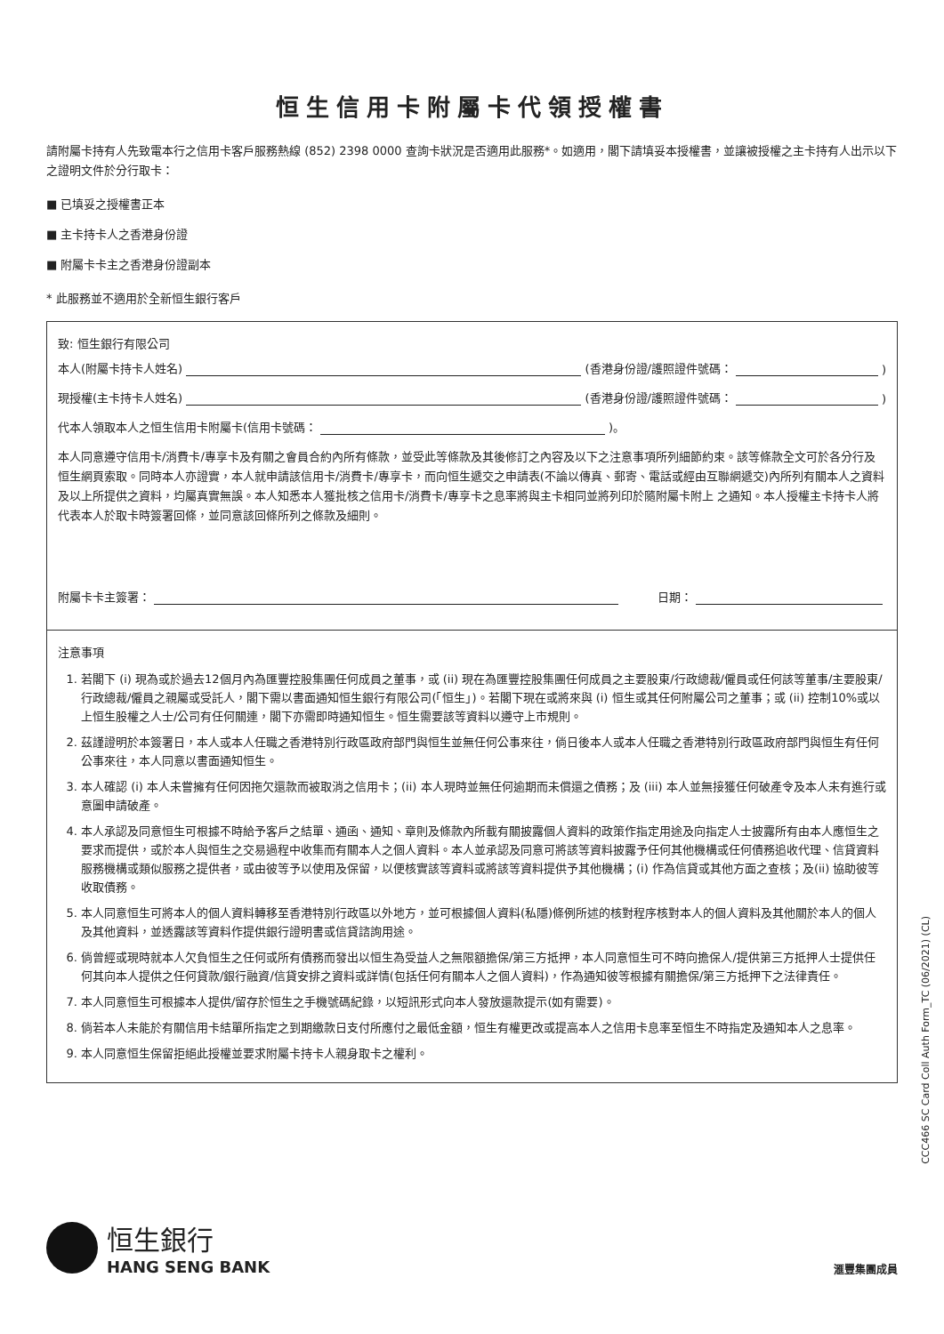恒生信用卡附屬卡代領授權書
請附屬卡持有人先致電本行之信用卡客戶服務熱線 (852) 2398 0000 查詢卡狀況是否適用此服務*。如適用，閣下請填妥本授權書，並讓被授權之主卡持有人出示以下之證明文件於分行取卡：
■ 已填妥之授權書正本
■ 主卡持卡人之香港身份證
■ 附屬卡卡主之香港身份證副本
* 此服務並不適用於全新恒生銀行客戶
致: 恒生銀行有限公司
本人(附屬卡持卡人姓名) (香港身份證/護照證件號碼： )
現授權(主卡持卡人姓名) (香港身份證/護照證件號碼： )
代本人領取本人之恒生信用卡附屬卡(信用卡號碼： )。
本人同意遵守信用卡/消費卡/專享卡及有關之會員合約內所有條款，並受此等條款及其後修訂之內容及以下之注意事項所列細節約束。該等條款全文可於各分行及恒生網頁索取。同時本人亦證實，本人就申請該信用卡/消費卡/專享卡，而向恒生遞交之申請表(不論以傳真、郵寄、電話或經由互聯網遞交)內所列有關本人之資料及以上所提供之資料，均屬真實無誤。本人知悉本人獲批核之信用卡/消費卡/專享卡之息率將與主卡相同並將列印於隨附屬卡附上 之通知。本人授權主卡持卡人將代表本人於取卡時簽署回條，並同意該回條所列之條款及細則。
附屬卡卡主簽署： 日期：
注意事項
1. 若閣下 (i) 現為或於過去12個月內為匯豐控股集團任何成員之董事，或 (ii) 現在為匯豐控股集團任何成員之主要股東/行政總裁/僱員或任何該等董事/主要股東/行政總裁/僱員之親屬或受託人，閣下需以書面通知恒生銀行有限公司(「恒生」)。若閣下現在或將來與 (i) 恒生或其任何附屬公司之董事；或 (ii) 控制10%或以上恒生股權之人士/公司有任何關連，閣下亦需即時通知恒生。恒生需要該等資料以遵守上市規則。
2. 茲謹證明於本簽署日，本人或本人任職之香港特別行政區政府部門與恒生並無任何公事來往，倘日後本人或本人任職之香港特別行政區政府部門與恒生有任何公事來往，本人同意以書面通知恒生。
3. 本人確認 (i) 本人未嘗擁有任何因拖欠還款而被取消之信用卡；(ii) 本人現時並無任何逾期而未償還之債務；及 (iii) 本人並無接獲任何破產令及本人未有進行或意圖申請破產。
4. 本人承認及同意恒生可根據不時給予客戶之結單、通函、通知、章則及條款內所載有關披露個人資料的政策作指定用途及向指定人士披露所有由本人應恒生之要求而提供，或於本人與恒生之交易過程中收集而有關本人之個人資料。本人並承認及同意可將該等資料披露予任何其他機構或任何債務追收代理、信貸資料服務機構或類似服務之提供者，或由彼等予以使用及保留，以便核實該等資料或將該等資料提供予其他機構；(i) 作為信貸或其他方面之查核；及(ii) 協助彼等收取債務。
5. 本人同意恒生可將本人的個人資料轉移至香港特別行政區以外地方，並可根據個人資料(私隱)條例所述的核對程序核對本人的個人資料及其他關於本人的個人及其他資料，並透露該等資料作提供銀行證明書或信貸諮詢用途。
6. 倘曾經或現時就本人欠負恒生之任何或所有債務而發出以恒生為受益人之無限額擔保/第三方抵押，本人同意恒生可不時向擔保人/提供第三方抵押人士提供任何其向本人提供之任何貸款/銀行融資/信貸安排之資料或詳情(包括任何有關本人之個人資料)，作為通知彼等根據有關擔保/第三方抵押下之法律責任。
7. 本人同意恒生可根據本人提供/留存於恒生之手機號碼紀錄，以短訊形式向本人發放還款提示(如有需要)。
8. 倘若本人未能於有關信用卡結單所指定之到期繳款日支付所應付之最低金額，恒生有權更改或提高本人之信用卡息率至恒生不時指定及通知本人之息率。
9. 本人同意恒生保留拒絕此授權並要求附屬卡持卡人親身取卡之權利。
CCC466 SC Card Coll Auth Form_TC (06/2021) (CL)
恒生銀行
HANG SENG BANK
滙豐集團成員